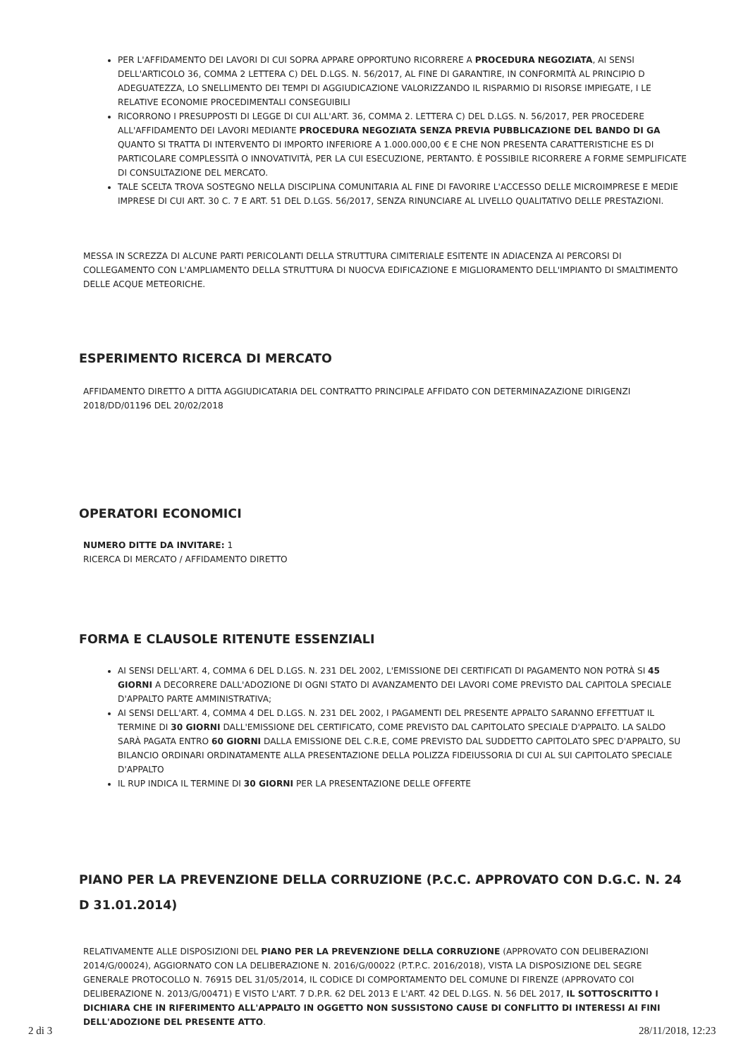PER L'AFFIDAMENTO DEI LAVORI DI CUI SOPRA APPARE OPPORTUNO RICORRERE A PROCEDURA NEGOZIATA, AI SENSI DELL'ARTICOLO 36, COMMA 2 LETTERA C) DEL D.LGS. N. 56/2017, AL FINE DI GARANTIRE, IN CONFORMITÀ AL PRINCIPIO D ADEGUATEZZA, LO SNELLIMENTO DEI TEMPI DI AGGIUDICAZIONE VALORIZZANDO IL RISPARMIO DI RISORSE IMPIEGATE, I LE RELATIVE ECONOMIE PROCEDIMENTALI CONSEGUIBILI
RICORRONO I PRESUPPOSTI DI LEGGE DI CUI ALL'ART. 36, COMMA 2. LETTERA C) DEL D.LGS. N. 56/2017, PER PROCEDERE ALL'AFFIDAMENTO DEI LAVORI MEDIANTE PROCEDURA NEGOZIATA SENZA PREVIA PUBBLICAZIONE DEL BANDO DI GA QUANTO SI TRATTA DI INTERVENTO DI IMPORTO INFERIORE A 1.000.000,00 € E CHE NON PRESENTA CARATTERISTICHE ES DI PARTICOLARE COMPLESSITÀ O INNOVATIVITÀ, PER LA CUI ESECUZIONE, PERTANTO. È POSSIBILE RICORRERE A FORME SEMPLIFICATE DI CONSULTAZIONE DEL MERCATO.
TALE SCELTA TROVA SOSTEGNO NELLA DISCIPLINA COMUNITARIA AL FINE DI FAVORIRE L'ACCESSO DELLE MICROIMPRESE E MEDIE IMPRESE DI CUI ART. 30 C. 7 E ART. 51 DEL D.LGS. 56/2017, SENZA RINUNCIARE AL LIVELLO QUALITATIVO DELLE PRESTAZIONI.
MESSA IN SCREZZA DI ALCUNE PARTI PERICOLANTI DELLA STRUTTURA CIMITERIALE ESITENTE IN ADIACENZA AI PERCORSI DI COLLEGAMENTO CON L'AMPLIAMENTO DELLA STRUTTURA DI NUOCVA EDIFICAZIONE E MIGLIORAMENTO DELL'IMPIANTO DI SMALTIMENTO DELLE ACQUE METEORICHE.
ESPERIMENTO RICERCA DI MERCATO
AFFIDAMENTO DIRETTO A DITTA AGGIUDICATARIA DEL CONTRATTO PRINCIPALE AFFIDATO CON DETERMINAZAZIONE DIRIGENZI 2018/DD/01196 DEL 20/02/2018
OPERATORI ECONOMICI
NUMERO DITTE DA INVITARE: 1
RICERCA DI MERCATO / AFFIDAMENTO DIRETTO
FORMA E CLAUSOLE RITENUTE ESSENZIALI
AI SENSI DELL'ART. 4, COMMA 6 DEL D.LGS. N. 231 DEL 2002, L'EMISSIONE DEI CERTIFICATI DI PAGAMENTO NON POTRÀ SI 45 GIORNI A DECORRERE DALL'ADOZIONE DI OGNI STATO DI AVANZAMENTO DEI LAVORI COME PREVISTO DAL CAPITOLA SPECIALE D'APPALTO PARTE AMMINISTRATIVA;
AI SENSI DELL'ART. 4, COMMA 4 DEL D.LGS. N. 231 DEL 2002, I PAGAMENTI DEL PRESENTE APPALTO SARANNO EFFETTUAT IL TERMINE DI 30 GIORNI DALL'EMISSIONE DEL CERTIFICATO, COME PREVISTO DAL CAPITOLATO SPECIALE D'APPALTO. LA SALDO SARÀ PAGATA ENTRO 60 GIORNI DALLA EMISSIONE DEL C.R.E, COME PREVISTO DAL SUDDETTO CAPITOLATO SPEC D'APPALTO, SU BILANCIO ORDINARI ORDINATAMENTE ALLA PRESENTAZIONE DELLA POLIZZA FIDEIUSSORIA DI CUI AL SUI CAPITOLATO SPECIALE D'APPALTO
IL RUP INDICA IL TERMINE DI 30 GIORNI PER LA PRESENTAZIONE DELLE OFFERTE
PIANO PER LA PREVENZIONE DELLA CORRUZIONE (P.C.C. APPROVATO CON D.G.C. N. 24 D 31.01.2014)
RELATIVAMENTE ALLE DISPOSIZIONI DEL PIANO PER LA PREVENZIONE DELLA CORRUZIONE (APPROVATO CON DELIBERAZIONI 2014/G/00024), AGGIORNATO CON LA DELIBERAZIONE N. 2016/G/00022 (P.T.P.C. 2016/2018), VISTA LA DISPOSIZIONE DEL SEGRE GENERALE PROTOCOLLO N. 76915 DEL 31/05/2014, IL CODICE DI COMPORTAMENTO DEL COMUNE DI FIRENZE (APPROVATO COI DELIBERAZIONE N. 2013/G/00471) E VISTO L'ART. 7 D.P.R. 62 DEL 2013 E L'ART. 42 DEL D.LGS. N. 56 DEL 2017, IL SOTTOSCRITTO I DICHIARA CHE IN RIFERIMENTO ALL'APPALTO IN OGGETTO NON SUSSISTONO CAUSE DI CONFLITTO DI INTERESSI AI FINI DELL'ADOZIONE DEL PRESENTE ATTO.
2 di 3 28/11/2018, 12:23